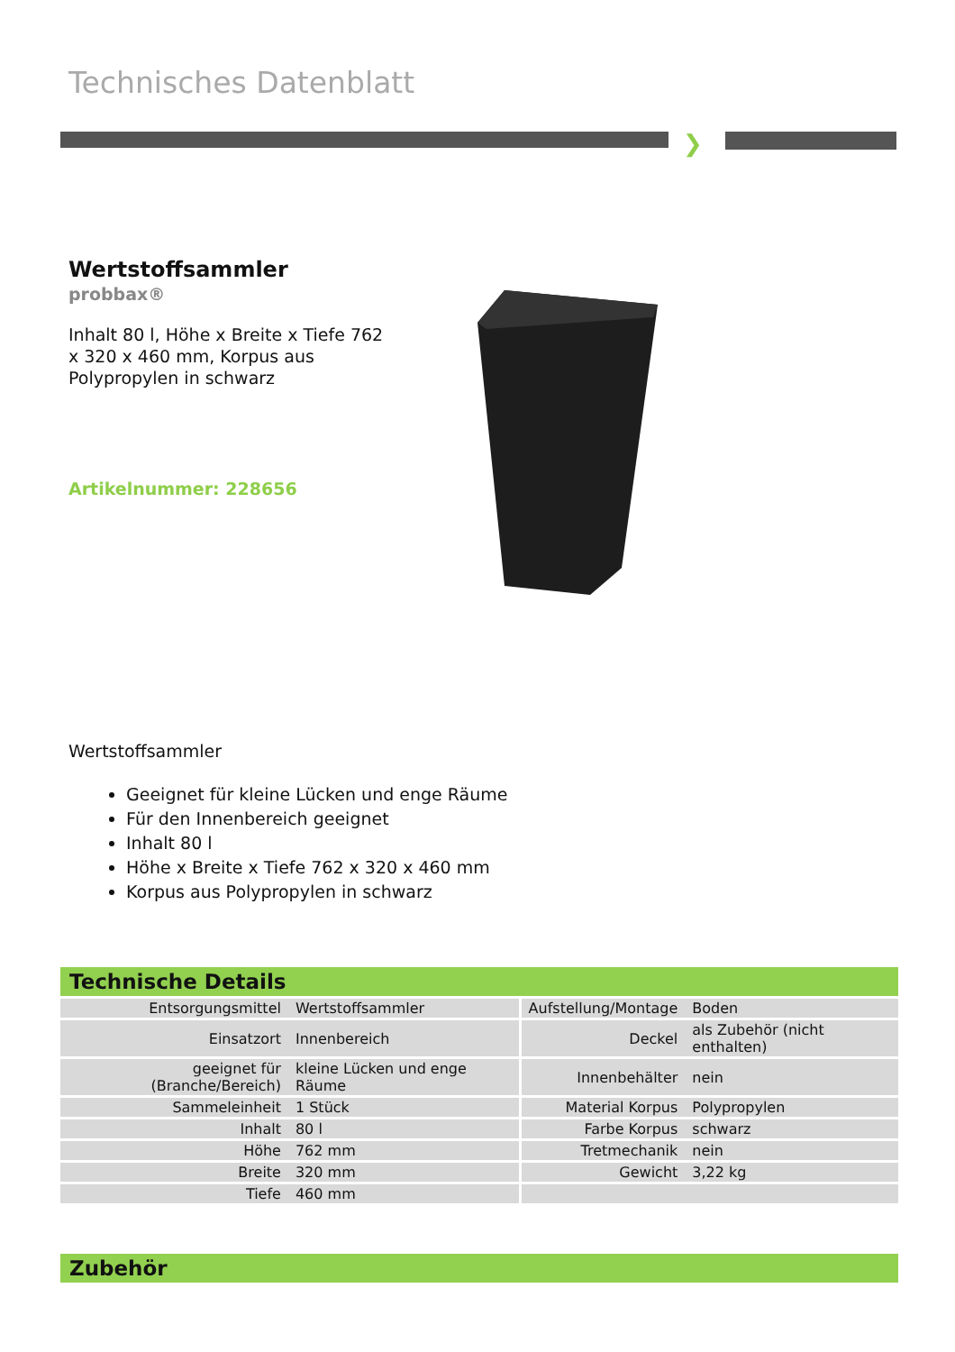Technisches Datenblatt
❯
Wertstoffsammler
probbax®
Inhalt 80 l, Höhe x Breite x Tiefe 762 x 320 x 460 mm, Korpus aus Polypropylen in schwarz
Artikelnummer: 228656
Wertstoffsammler
Geeignet für kleine Lücken und enge Räume
Für den Innenbereich geeignet
Inhalt 80 l
Höhe x Breite x Tiefe 762 x 320 x 460 mm
Korpus aus Polypropylen in schwarz
Technische Details
| Entsorgungsmittel | Wertstoffsammler | Aufstellung/Montage | Boden |
| Einsatzort | Innenbereich | Deckel | als Zubehör (nicht enthalten) |
| geeignet für (Branche/Bereich) | kleine Lücken und enge Räume | Innenbehälter | nein |
| Sammeleinheit | 1 Stück | Material Korpus | Polypropylen |
| Inhalt | 80 l | Farbe Korpus | schwarz |
| Höhe | 762 mm | Tretmechanik | nein |
| Breite | 320 mm | Gewicht | 3,22 kg |
| Tiefe | 460 mm | | |
Zubehör